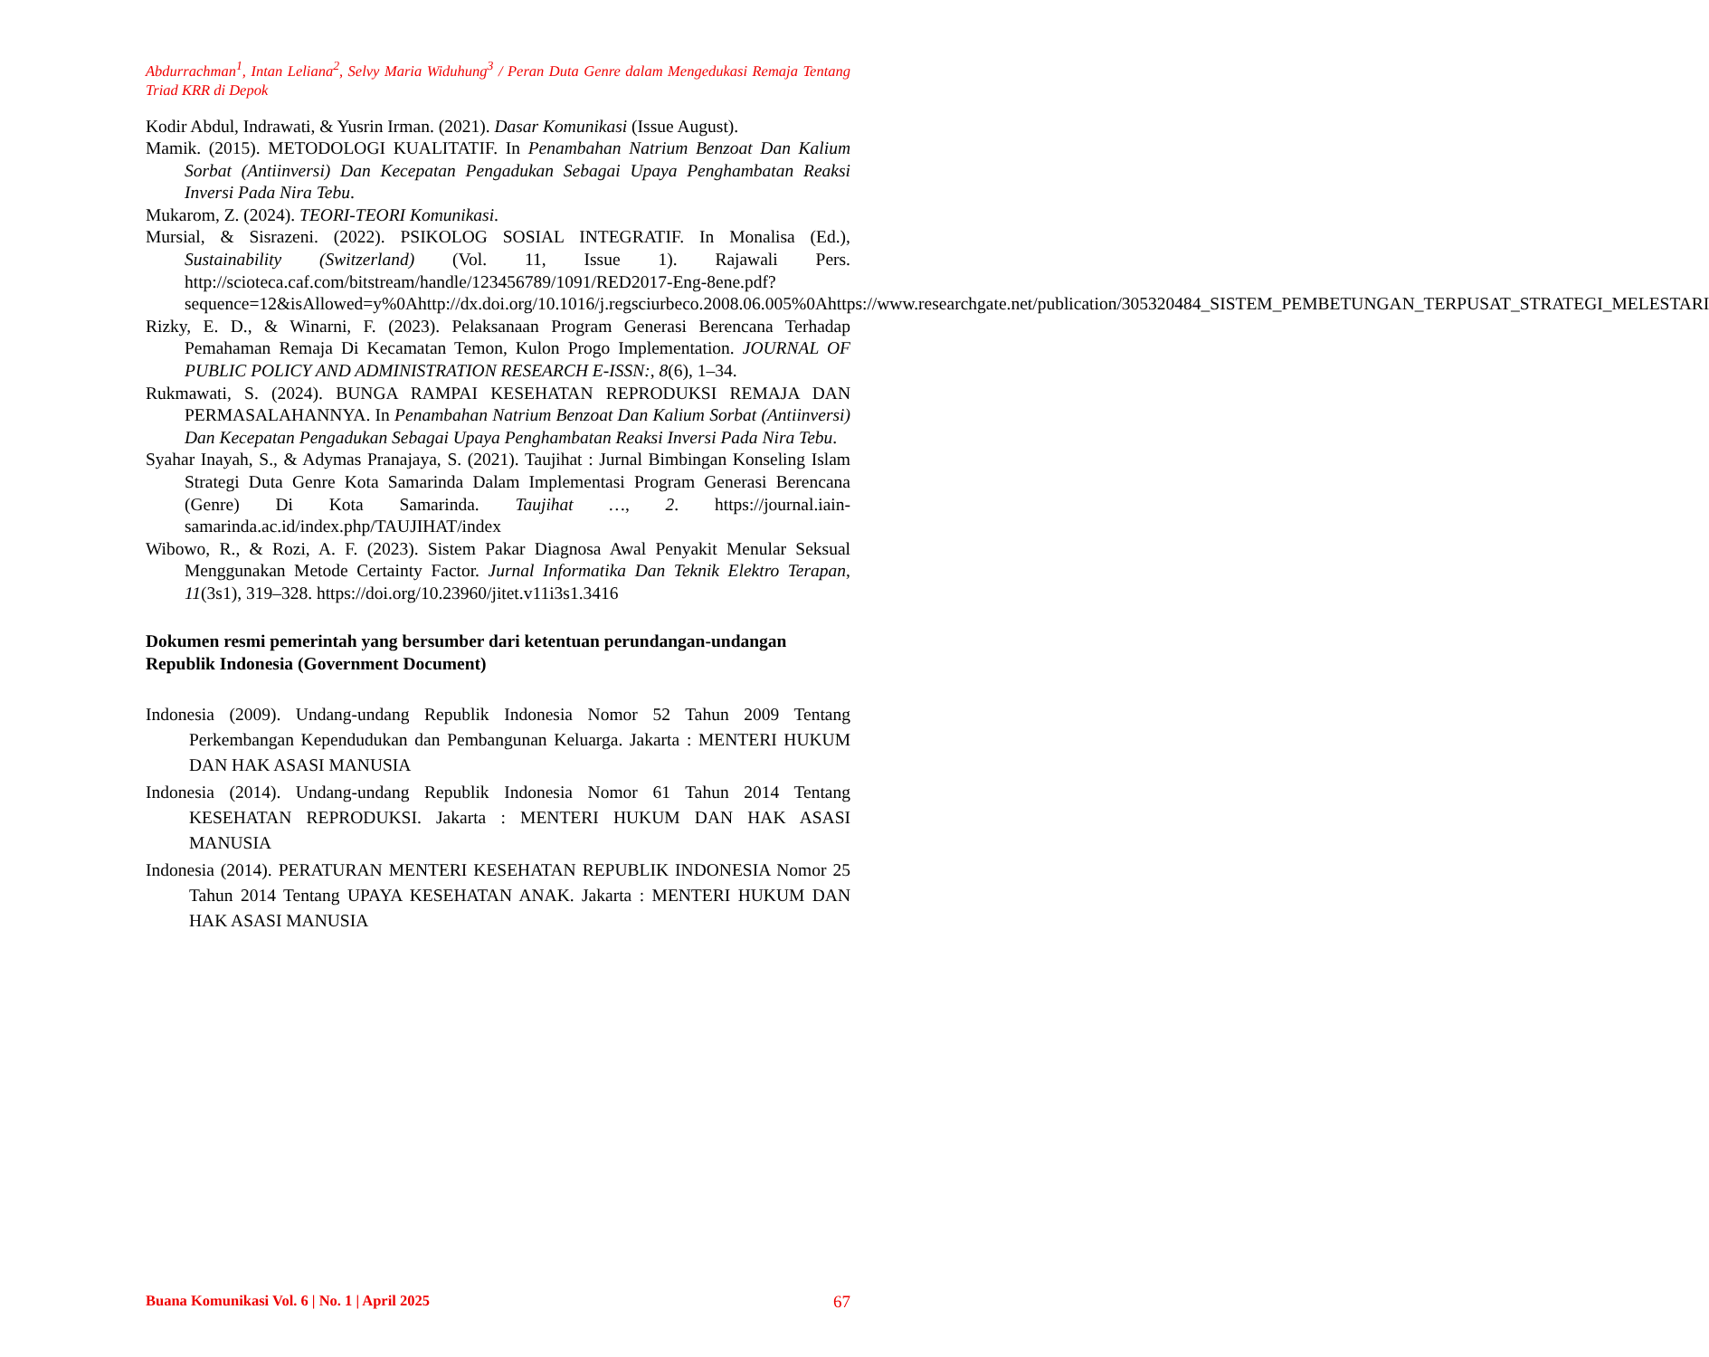Abdurrachman<sup>1</sup>, Intan Leliana<sup>2</sup>, Selvy Maria Widuhung<sup>3</sup> / Peran Duta Genre dalam Mengedukasi Remaja Tentang Triad KRR di Depok
Kodir Abdul, Indrawati, & Yusrin Irman. (2021). Dasar Komunikasi (Issue August).
Mamik. (2015). METODOLOGI KUALITATIF. In Penambahan Natrium Benzoat Dan Kalium Sorbat (Antiinversi) Dan Kecepatan Pengadukan Sebagai Upaya Penghambatan Reaksi Inversi Pada Nira Tebu.
Mukarom, Z. (2024). TEORI-TEORI Komunikasi.
Mursial, & Sisrazeni. (2022). PSIKOLOG SOSIAL INTEGRATIF. In Monalisa (Ed.), Sustainability (Switzerland) (Vol. 11, Issue 1). Rajawali Pers. http://scioteca.caf.com/bitstream/handle/123456789/1091/RED2017-Eng-8ene.pdf?sequence=12&isAllowed=y%0Ahttp://dx.doi.org/10.1016/j.regsciurbeco.2008.06.005%0Ahttps://www.researchgate.net/publication/305320484_SISTEM_PEMBETUNGAN_TERPUSAT_STRATEGI_MELESTARI
Rizky, E. D., & Winarni, F. (2023). Pelaksanaan Program Generasi Berencana Terhadap Pemahaman Remaja Di Kecamatan Temon, Kulon Progo Implementation. JOURNAL OF PUBLIC POLICY AND ADMINISTRATION RESEARCH E-ISSN:, 8(6), 1–34.
Rukmawati, S. (2024). BUNGA RAMPAI KESEHATAN REPRODUKSI REMAJA DAN PERMASALAHANNYA. In Penambahan Natrium Benzoat Dan Kalium Sorbat (Antiinversi) Dan Kecepatan Pengadukan Sebagai Upaya Penghambatan Reaksi Inversi Pada Nira Tebu.
Syahar Inayah, S., & Adymas Pranajaya, S. (2021). Taujihat : Jurnal Bimbingan Konseling Islam Strategi Duta Genre Kota Samarinda Dalam Implementasi Program Generasi Berencana (Genre) Di Kota Samarinda. Taujihat …, 2. https://journal.iain-samarinda.ac.id/index.php/TAUJIHAT/index
Wibowo, R., & Rozi, A. F. (2023). Sistem Pakar Diagnosa Awal Penyakit Menular Seksual Menggunakan Metode Certainty Factor. Jurnal Informatika Dan Teknik Elektro Terapan, 11(3s1), 319–328. https://doi.org/10.23960/jitet.v11i3s1.3416
Dokumen resmi pemerintah yang bersumber dari ketentuan perundangan-undangan Republik Indonesia (Government Document)
Indonesia (2009). Undang-undang Republik Indonesia Nomor 52 Tahun 2009 Tentang Perkembangan Kependudukan dan Pembangunan Keluarga. Jakarta : MENTERI HUKUM DAN HAK ASASI MANUSIA
Indonesia (2014). Undang-undang Republik Indonesia Nomor 61 Tahun 2014 Tentang KESEHATAN REPRODUKSI. Jakarta : MENTERI HUKUM DAN HAK ASASI MANUSIA
Indonesia (2014). PERATURAN MENTERI KESEHATAN REPUBLIK INDONESIA Nomor 25 Tahun 2014 Tentang UPAYA KESEHATAN ANAK. Jakarta : MENTERI HUKUM DAN HAK ASASI MANUSIA
Buana Komunikasi Vol. 6 | No. 1 | April 2025 67